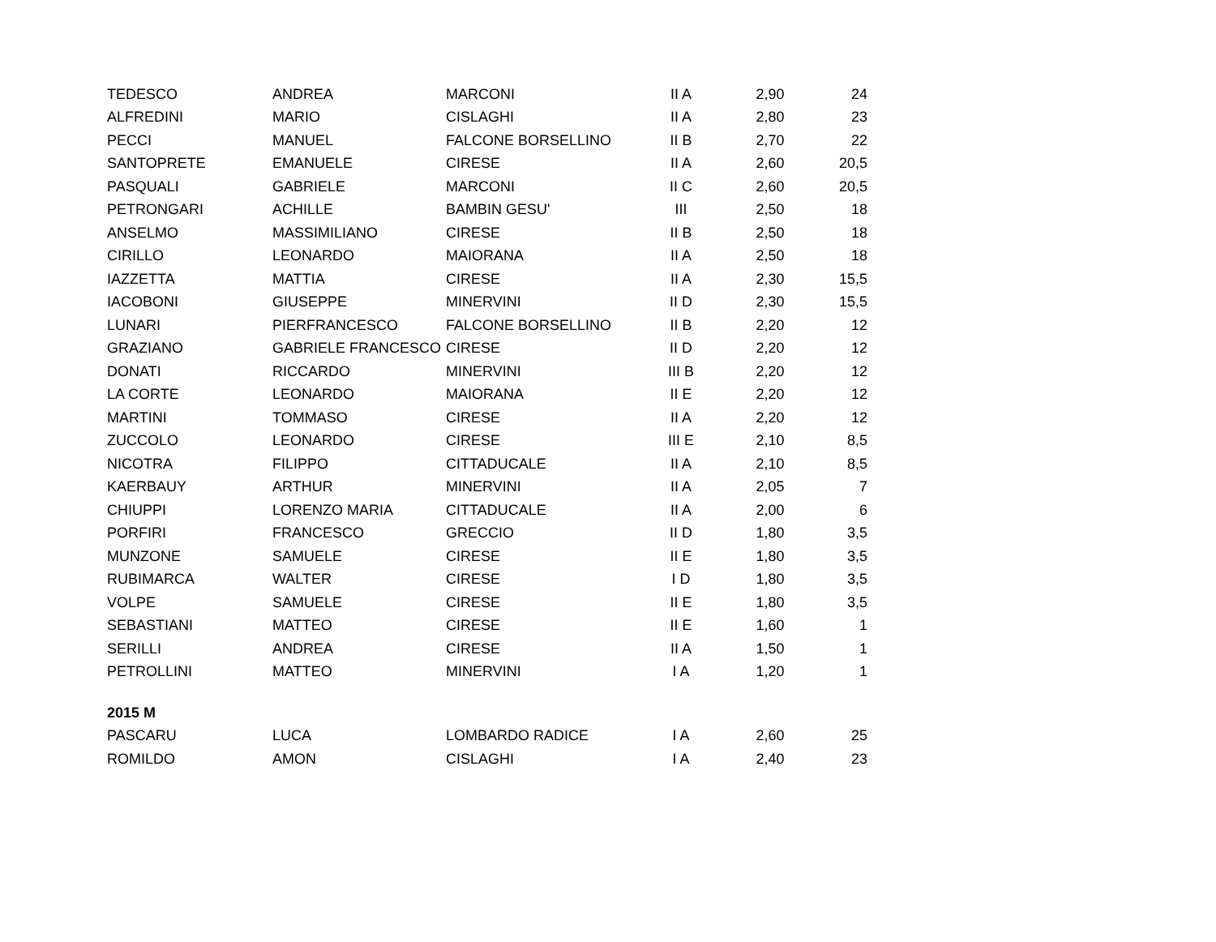| TEDESCO | ANDREA | MARCONI | II A | 2,90 | 24 |
| ALFREDINI | MARIO | CISLAGHI | II A | 2,80 | 23 |
| PECCI | MANUEL | FALCONE BORSELLINO | II B | 2,70 | 22 |
| SANTOPRETE | EMANUELE | CIRESE | II A | 2,60 | 20,5 |
| PASQUALI | GABRIELE | MARCONI | II C | 2,60 | 20,5 |
| PETRONGARI | ACHILLE | BAMBIN GESU' | III | 2,50 | 18 |
| ANSELMO | MASSIMILIANO | CIRESE | II B | 2,50 | 18 |
| CIRILLO | LEONARDO | MAIORANA | II A | 2,50 | 18 |
| IAZZETTA | MATTIA | CIRESE | II A | 2,30 | 15,5 |
| IACOBONI | GIUSEPPE | MINERVINI | II D | 2,30 | 15,5 |
| LUNARI | PIERFRANCESCO | FALCONE BORSELLINO | II B | 2,20 | 12 |
| GRAZIANO | GABRIELE FRANCESCO | CIRESE | II D | 2,20 | 12 |
| DONATI | RICCARDO | MINERVINI | III B | 2,20 | 12 |
| LA CORTE | LEONARDO | MAIORANA | II E | 2,20 | 12 |
| MARTINI | TOMMASO | CIRESE | II A | 2,20 | 12 |
| ZUCCOLO | LEONARDO | CIRESE | III E | 2,10 | 8,5 |
| NICOTRA | FILIPPO | CITTADUCALE | II A | 2,10 | 8,5 |
| KAERBAUY | ARTHUR | MINERVINI | II A | 2,05 | 7 |
| CHIUPPI | LORENZO MARIA | CITTADUCALE | II A | 2,00 | 6 |
| PORFIRI | FRANCESCO | GRECCIO | II D | 1,80 | 3,5 |
| MUNZONE | SAMUELE | CIRESE | II E | 1,80 | 3,5 |
| RUBIMARCA | WALTER | CIRESE | I D | 1,80 | 3,5 |
| VOLPE | SAMUELE | CIRESE | II E | 1,80 | 3,5 |
| SEBASTIANI | MATTEO | CIRESE | II E | 1,60 | 1 |
| SERILLI | ANDREA | CIRESE | II A | 1,50 | 1 |
| PETROLLINI | MATTEO | MINERVINI | I A | 1,20 | 1 |
| 2015 M | | | | | |
| PASCARU | LUCA | LOMBARDO RADICE | I A | 2,60 | 25 |
| ROMILDO | AMON | CISLAGHI | I A | 2,40 | 23 |